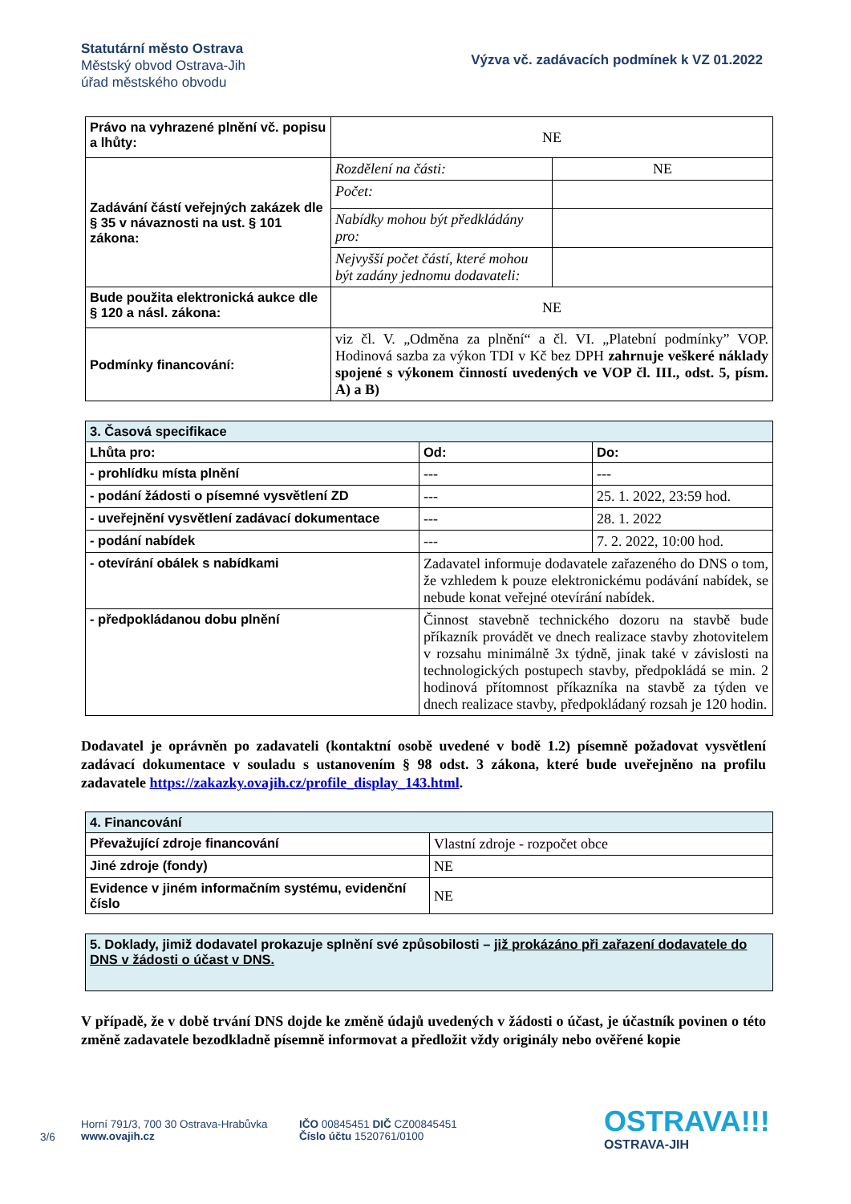Statutární město Ostrava
Městský obvod Ostrava-Jih
úřad městského obvodu
Výzva vč. zadávacích podmínek k VZ 01.2022
| Právo na vyhrazené plnění vč. popisu a lhůty: | NE | |
| Zadávání částí veřejných zakázek dle § 35 v návaznosti na ust. § 101 zákona: | Rozdělení na části: | NE |
| | Počet: | |
| | Nabídky mohou být předkládány pro: | |
| | Nejvyšší počet částí, které mohou být zadány jednomu dodavateli: | |
| Bude použita elektronická aukce dle § 120 a násl. zákona: | NE | |
| Podmínky financování: | viz čl. V. „Odměna za plnění“ a čl. VI. „Platební podmínky” VOP. Hodinová sazba za výkon TDI v Kč bez DPH zahrnuje veškeré náklady spojené s výkonem činností uvedených ve VOP čl. III., odst. 5, písm. A) a B) | |
| 3. Časová specifikace | | |
| Lhůta pro: | Od: | Do: |
| - prohlídku místa plnění | --- | --- |
| - podání žádosti o písemné vysvětlení ZD | --- | 25. 1. 2022, 23:59 hod. |
| - uveřejnění vysvětlení zadávací dokumentace | --- | 28. 1. 2022 |
| - podání nabídek | --- | 7. 2. 2022, 10:00 hod. |
| - otevírání obálek s nabídkami | Zadavatel informuje dodavatele zařazeného do DNS o tom, že vzhledem k pouze elektronickému podávání nabídek, se nebude konat veřejné otevírání nabídek. | |
| - předpokládanou dobu plnění | Činnost stavebně technického dozoru na stavbě bude příkazník provádět ve dnech realizace stavby zhotovitelem v rozsahu minimálně 3x týdně, jinak také v závislosti na technologických postupech stavby, předpokládá se min. 2 hodinová přítomnost příkazníka na stavbě za týden ve dnech realizace stavby, předpokládaný rozsah je 120 hodin. | |
Dodavatel je oprávněn po zadavateli (kontaktní osobě uvedené v bodě 1.2) písemně požadovat vysvětlení zadávací dokumentace v souladu s ustanovením § 98 odst. 3 zákona, které bude uveřejněno na profilu zadavatele https://zakazky.ovajih.cz/profile_display_143.html.
| 4. Financování | |
| Převažující zdroje financování | Vlastní zdroje - rozpočet obce |
| Jiné zdroje (fondy) | NE |
| Evidence v jiném informačním systému, evidenční číslo | NE |
| 5. Doklady, jimiž dodavatel prokazuje splnění své způsobilosti – již prokázáno při zařazení dodavatele do DNS v žádosti o účast v DNS. |
V případě, že v době trvání DNS dojde ke změně údajů uvedených v žádosti o účast, je účastník povinen o této změně zadavatele bezodkladně písemně informovat a předložit vždy originály nebo ověřené kopie
3/6
Horní 791/3, 700 30 Ostrava-Hrabůvka
www.ovajih.cz
IČO 00845451 DIČ CZ00845451
Číslo účtu 1520761/0100
OSTRAVA!!!
OSTRAVA-JIH